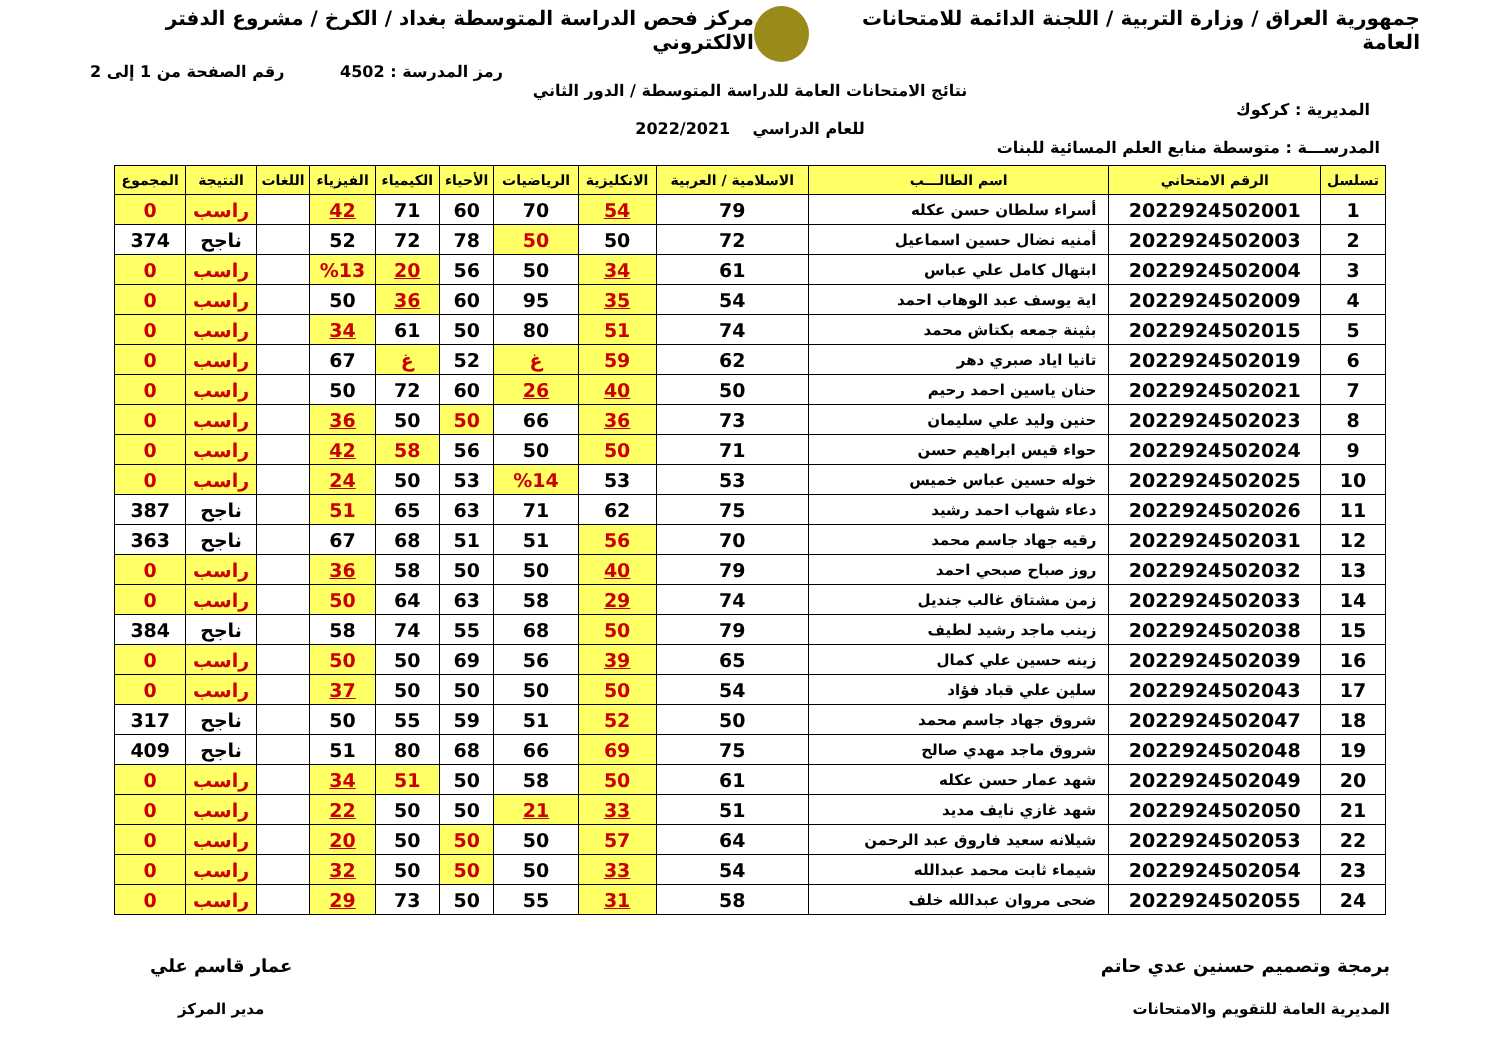جمهورية العراق / وزارة التربية / اللجنة الدائمة للامتحانات العامة مركز فحص الدراسة المتوسطة بغداد / الكرخ / مشروع الدفتر الالكتروني
رمز المدرسة : 4502 رقم الصفحة من 1 إلى 2
نتائج الامتحانات العامة للدراسة المتوسطة / الدور الثاني
المديرية : كركوك
للعام الدراسي 2022/2021
المدرســـة : متوسطة منابع العلم المسائية للبنات
| تسلسل | الرقم الامتحاني | اسم الطالـــب | الاسلامية / العربية | الانكليزية | الرياضيات | الأحياء | الكيمياء | الفيزياء | اللغات | النتيجة | المجموع |
| --- | --- | --- | --- | --- | --- | --- | --- | --- | --- | --- | --- |
| 1 | 2022924502001 | أسراء سلطان حسن عكله | 79 | 54 | 70 | 60 | 71 | 42 | | راسب | 0 |
| 2 | 2022924502003 | أمنيه نضال حسين اسماعيل | 72 | 50 | 50 | 78 | 72 | 52 | | ناجح | 374 |
| 3 | 2022924502004 | ابتهال كامل علي عباس | 61 | 34 | 50 | 56 | 20 | %13 | | راسب | 0 |
| 4 | 2022924502009 | اية يوسف عبد الوهاب احمد | 54 | 35 | 95 | 60 | 36 | 50 | | راسب | 0 |
| 5 | 2022924502015 | بثينة جمعه بكتاش محمد | 74 | 51 | 80 | 50 | 61 | 34 | | راسب | 0 |
| 6 | 2022924502019 | تانيا اياد صبري دهر | 62 | 59 | غ | 52 | غ | 67 | | راسب | 0 |
| 7 | 2022924502021 | حنان ياسين احمد رحيم | 50 | 40 | 26 | 60 | 72 | 50 | | راسب | 0 |
| 8 | 2022924502023 | حنين وليد علي سليمان | 73 | 36 | 66 | 50 | 50 | 36 | | راسب | 0 |
| 9 | 2022924502024 | حواء قيس ابراهيم حسن | 71 | 50 | 50 | 56 | 58 | 42 | | راسب | 0 |
| 10 | 2022924502025 | خوله حسين عباس خميس | 53 | 53 | %14 | 53 | 50 | 24 | | راسب | 0 |
| 11 | 2022924502026 | دعاء شهاب احمد رشيد | 75 | 62 | 71 | 63 | 65 | 51 | | ناجح | 387 |
| 12 | 2022924502031 | رقيه جهاد جاسم محمد | 70 | 56 | 51 | 51 | 68 | 67 | | ناجح | 363 |
| 13 | 2022924502032 | روز صباح صبحي احمد | 79 | 40 | 50 | 50 | 58 | 36 | | راسب | 0 |
| 14 | 2022924502033 | زمن مشتاق غالب جنديل | 74 | 29 | 58 | 63 | 64 | 50 | | راسب | 0 |
| 15 | 2022924502038 | زينب ماجد رشيد لطيف | 79 | 50 | 68 | 55 | 74 | 58 | | ناجح | 384 |
| 16 | 2022924502039 | زينه حسين علي كمال | 65 | 39 | 56 | 69 | 50 | 50 | | راسب | 0 |
| 17 | 2022924502043 | سلين علي قباد فؤاد | 54 | 50 | 50 | 50 | 50 | 37 | | راسب | 0 |
| 18 | 2022924502047 | شروق جهاد جاسم محمد | 50 | 52 | 51 | 59 | 55 | 50 | | ناجح | 317 |
| 19 | 2022924502048 | شروق ماجد مهدي صالح | 75 | 69 | 66 | 68 | 80 | 51 | | ناجح | 409 |
| 20 | 2022924502049 | شهد عمار حسن عكله | 61 | 50 | 58 | 50 | 51 | 34 | | راسب | 0 |
| 21 | 2022924502050 | شهد غازي نايف مديد | 51 | 33 | 21 | 50 | 50 | 22 | | راسب | 0 |
| 22 | 2022924502053 | شيلانه سعيد فاروق عبد الرحمن | 64 | 57 | 50 | 50 | 50 | 20 | | راسب | 0 |
| 23 | 2022924502054 | شيماء ثابت محمد عبدالله | 54 | 33 | 50 | 50 | 50 | 32 | | راسب | 0 |
| 24 | 2022924502055 | ضحى مروان عبدالله خلف | 58 | 31 | 55 | 50 | 73 | 29 | | راسب | 0 |
برمجة وتصميم حسنين عدي حاتم
المديرية العامة للتقويم والامتحانات
عمار قاسم علي
مدير المركز